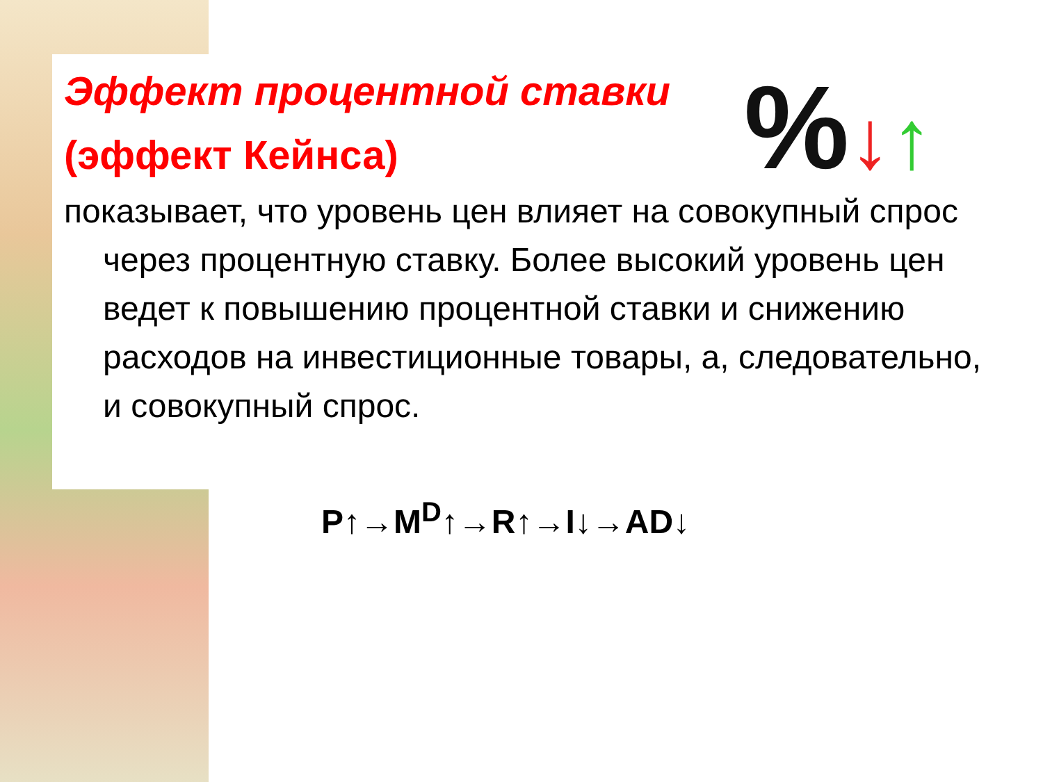%↓↑
Эффект процентной ставки (эффект Кейнса)
показывает, что уровень цен влияет на совокупный спрос через процентную ставку. Более высокий уровень цен ведет к повышению процентной ставки и снижению расходов на инвестиционные товары, а, следовательно, и совокупный спрос.
P↑→M<sup>D</sup>↑→R↑→I↓→AD↓